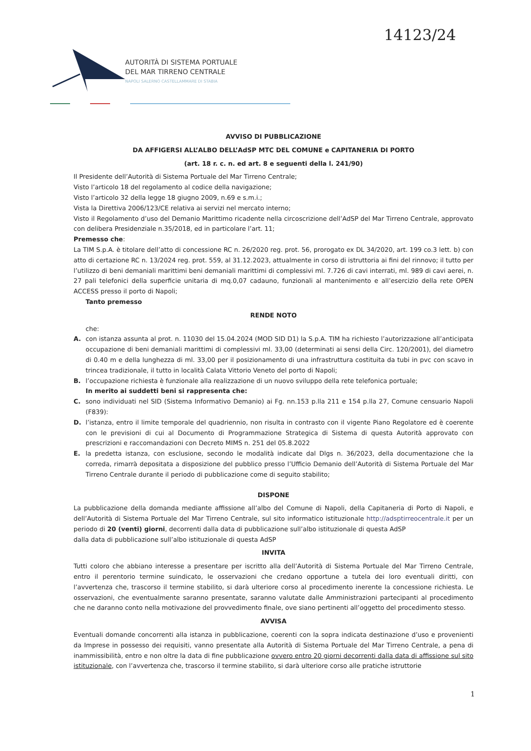14123/24
AUTORITÀ DI SISTEMA PORTUALE
DEL MAR TIRRENO CENTRALE
NAPOLI SALERNO CASTELLAMMARE DI STABIA
AVVISO DI PUBBLICAZIONE
DA AFFIGERSI ALL’ALBO DELL’AdSP MTC DEL COMUNE e CAPITANERIA DI PORTO
(art. 18 r. c. n. ed art. 8 e seguenti della l. 241/90)
Il Presidente dell’Autorità di Sistema Portuale del Mar Tirreno Centrale;
Visto l’articolo 18 del regolamento al codice della navigazione;
Visto l’articolo 32 della legge 18 giugno 2009, n.69 e s.m.i.;
Vista la Direttiva 2006/123/CE relativa ai servizi nel mercato interno;
Visto il Regolamento d’uso del Demanio Marittimo ricadente nella circoscrizione dell’AdSP del Mar Tirreno Centrale, approvato con delibera Presidenziale n.35/2018, ed in particolare l’art. 11;
Premesso che:
La TIM S.p.A. è titolare dell’atto di concessione RC n. 26/2020 reg. prot. 56, prorogato ex DL 34/2020, art. 199 co.3 lett. b) con atto di certazione RC n. 13/2024 reg. prot. 559, al 31.12.2023, attualmente in corso di istruttoria ai fini del rinnovo; il tutto per l’utilizzo di beni demaniali marittimi beni demaniali marittimi di complessivi ml. 7.726 di cavi interrati, ml. 989 di cavi aerei, n. 27 pali telefonici della superficie unitaria di mq.0,07 cadauno, funzionali al mantenimento e all’esercizio della rete OPEN ACCESS presso il porto di Napoli;
Tanto premesso
RENDE NOTO
che:
A. con istanza assunta al prot. n. 11030 del 15.04.2024 (MOD SID D1) la S.p.A. TIM ha richiesto l’autorizzazione all’anticipata occupazione di beni demaniali marittimi di complessivi ml. 33,00 (determinati ai sensi della Circ. 120/2001), del diametro di 0.40 m e della lunghezza di ml. 33,00 per il posizionamento di una infrastruttura costituita da tubi in pvc con scavo in trincea tradizionale, il tutto in località Calata Vittorio Veneto del porto di Napoli;
B. l’occupazione richiesta è funzionale alla realizzazione di un nuovo sviluppo della rete telefonica portuale;
In merito ai suddetti beni si rappresenta che:
C. sono individuati nel SID (Sistema Informativo Demanio) ai Fg. nn.153 p.lla 211 e 154 p.lla 27, Comune censuario Napoli (F839):
D. l’istanza, entro il limite temporale del quadriennio, non risulta in contrasto con il vigente Piano Regolatore ed è coerente con le previsioni di cui al Documento di Programmazione Strategica di Sistema di questa Autorità approvato con prescrizioni e raccomandazioni con Decreto MIMS n. 251 del 05.8.2022
E. la predetta istanza, con esclusione, secondo le modalità indicate dal Dlgs n. 36/2023, della documentazione che la correda, rimarrà depositata a disposizione del pubblico presso l’Ufficio Demanio dell’Autorità di Sistema Portuale del Mar Tirreno Centrale durante il periodo di pubblicazione come di seguito stabilito;
DISPONE
La pubblicazione della domanda mediante affissione all’albo del Comune di Napoli, della Capitaneria di Porto di Napoli, e dell’Autorità di Sistema Portuale del Mar Tirreno Centrale, sul sito informatico istituzionale http://adsptirreocentrale.it per un periodo di 20 (venti) giorni, decorrenti dalla data di pubblicazione sull’albo istituzionale di questa AdSP
dalla data di pubblicazione sull’albo istituzionale di questa AdSP
INVITA
Tutti coloro che abbiano interesse a presentare per iscritto alla dell’Autorità di Sistema Portuale del Mar Tirreno Centrale, entro il perentorio termine suindicato, le osservazioni che credano opportune a tutela dei loro eventuali diritti, con l’avvertenza che, trascorso il termine stabilito, si darà ulteriore corso al procedimento inerente la concessione richiesta. Le osservazioni, che eventualmente saranno presentate, saranno valutate dalle Amministrazioni partecipanti al procedimento che ne daranno conto nella motivazione del provvedimento finale, ove siano pertinenti all’oggetto del procedimento stesso.
AVVISA
Eventuali domande concorrenti alla istanza in pubblicazione, coerenti con la sopra indicata destinazione d’uso e provenienti da Imprese in possesso dei requisiti, vanno presentate alla Autorità di Sistema Portuale del Mar Tirreno Centrale, a pena di inammissibilità, entro e non oltre la data di fine pubblicazione ovvero entro 20 giorni decorrenti dalla data di affissione sul sito istituzionale, con l’avvertenza che, trascorso il termine stabilito, si darà ulteriore corso alle pratiche istruttorie
1